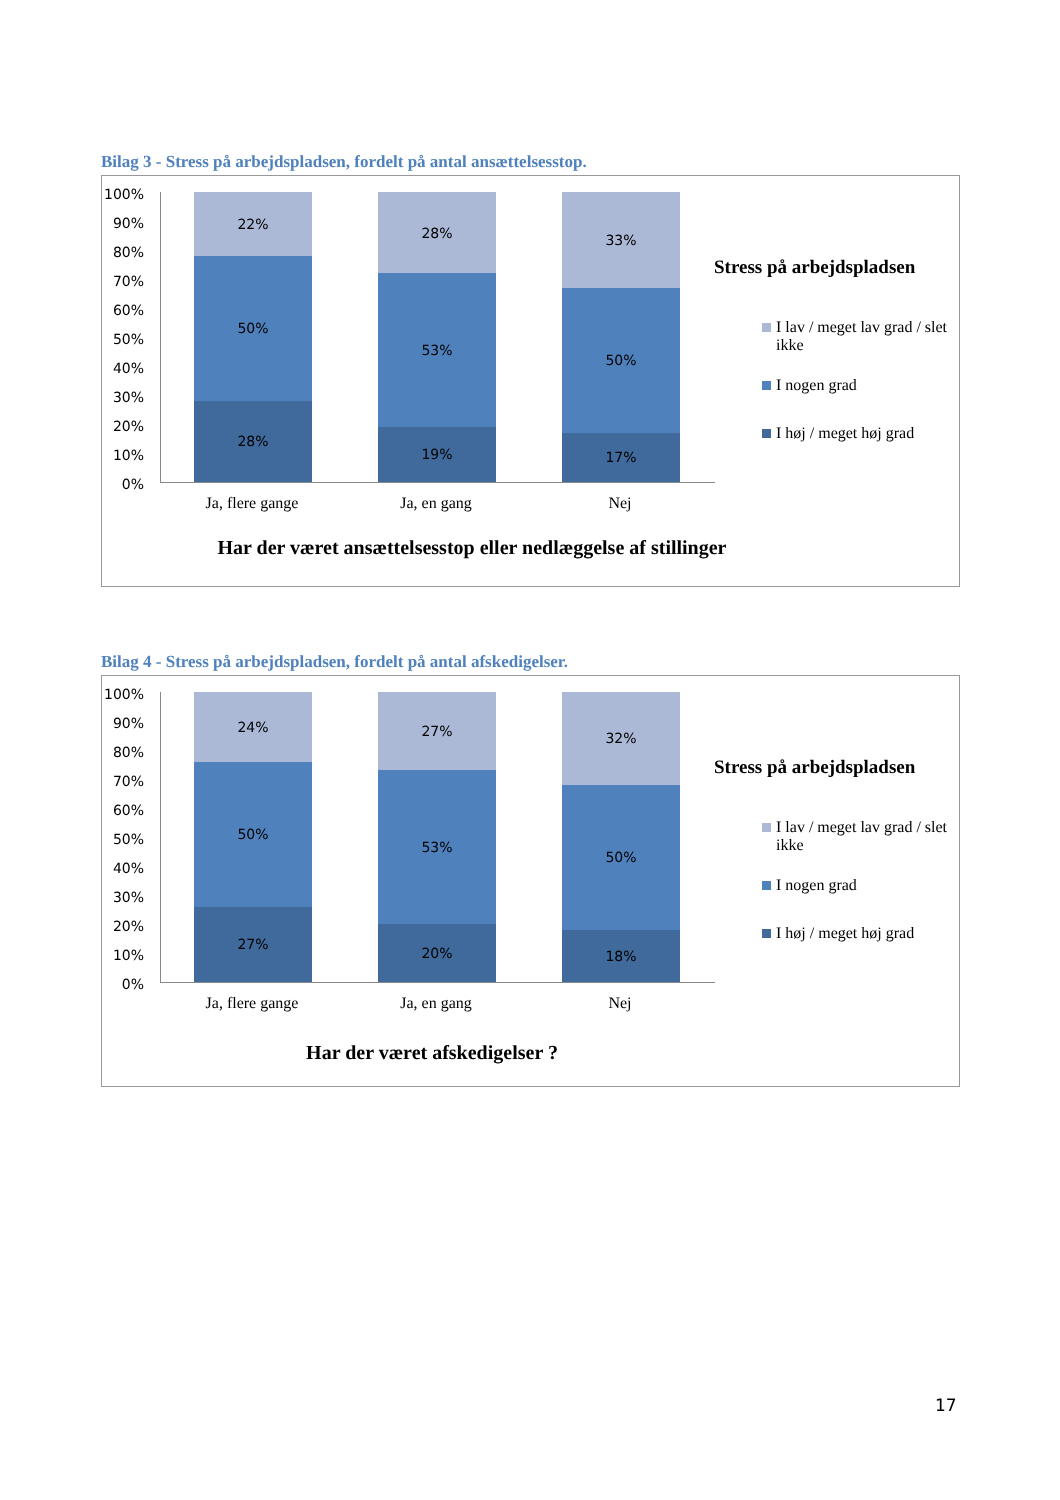Bilag 3 - Stress på arbejdspladsen, fordelt på antal ansættelsesstop.
100%
90%
80%
70%
60%
50%
40%
30%
20%
10%
0%
22%
50%
28%
28%
53%
19%
33%
50%
17%
Ja, flere gange
Ja, en gang Nej
Har der været ansættelsesstop eller nedlæggelse af stillinger
Stress på arbejdspladsen
I lav / meget lav grad / slet ikke
I nogen grad
I høj / meget høj grad
Bilag 4 - Stress på arbejdspladsen, fordelt på antal afskedigelser.
100%
90%
80%
70%
60%
50%
40%
30%
20%
10%
0%
24%
50%
27%
27%
53%
20%
32%
50%
18%
Ja, flere gange
Ja, en gang Nej
Har der været afskedigelser ?
Stress på arbejdspladsen
I lav / meget lav grad / slet ikke
I nogen grad
I høj / meget høj grad
17